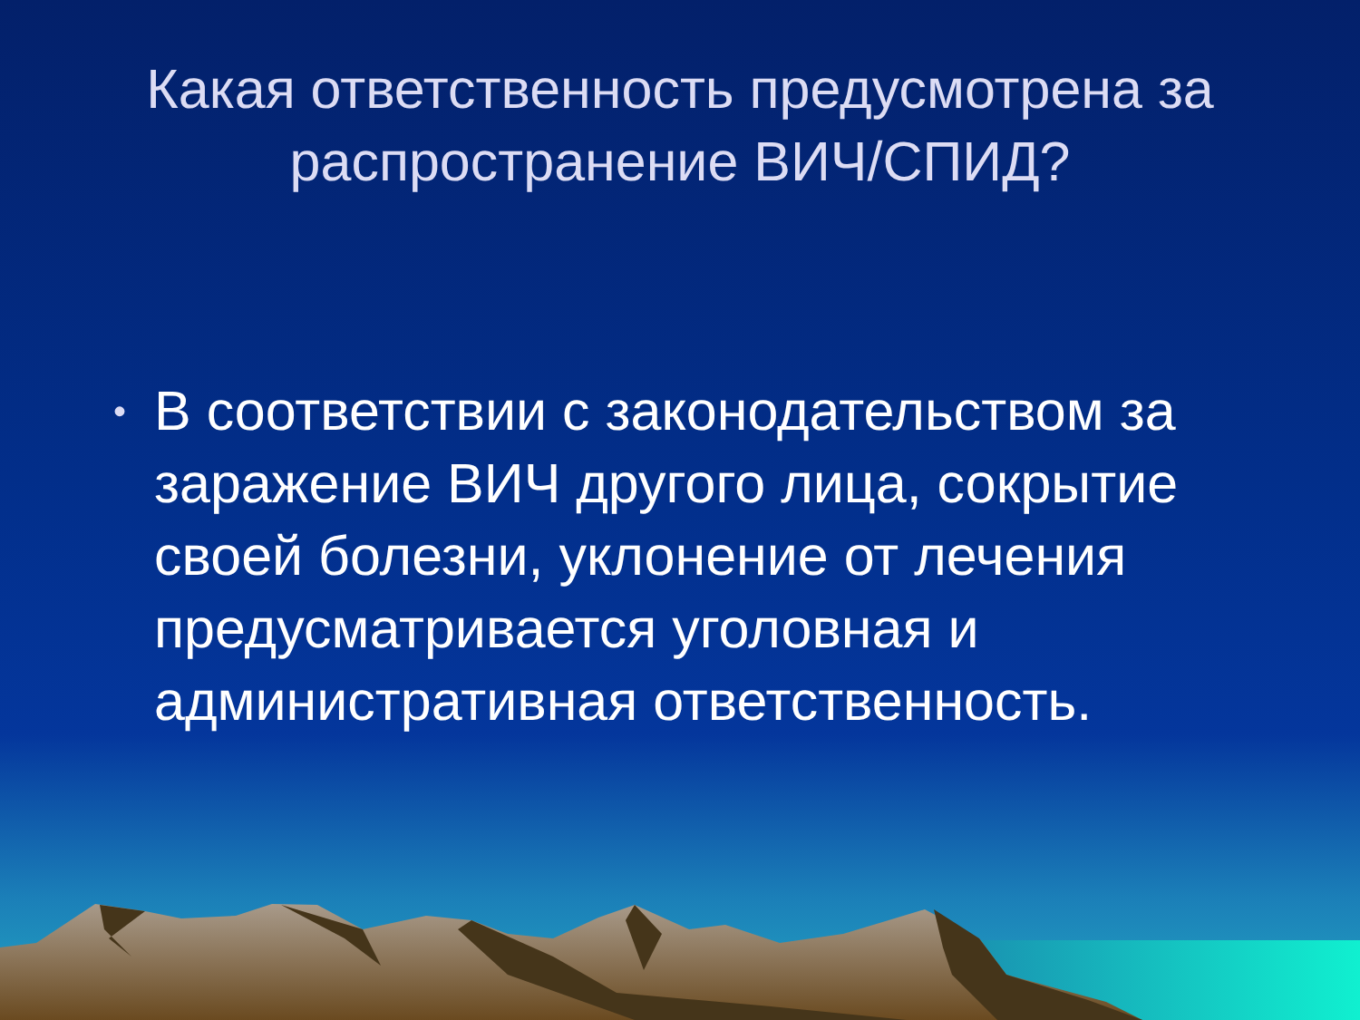Какая ответственность предусмотрена за распространение ВИЧ/СПИД?
• В соответствии с законодательством за заражение ВИЧ другого лица, сокрытие своей болезни, уклонение от лечения предусматривается уголовная и административная ответственность.